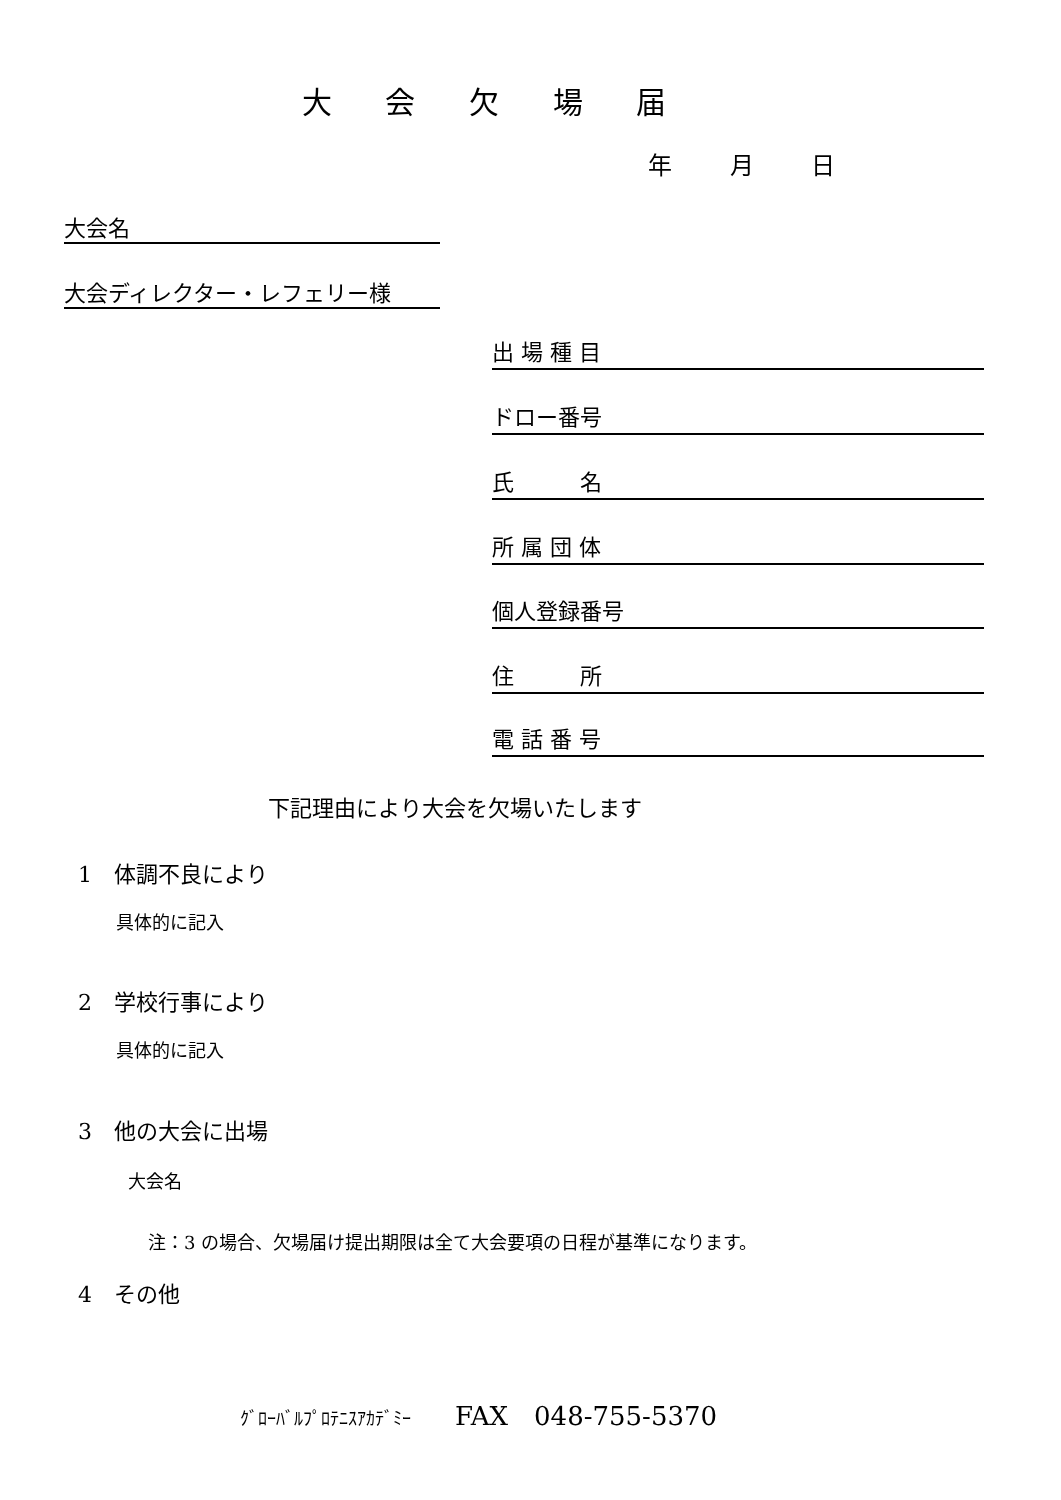大 会 欠 場 届
年 月 日
大会名
大会ディレクター・レフェリー様
出 場 種 目
ドロー番号
氏　　　名
所 属 団 体
個人登録番号
住　　　所
電 話 番 号
下記理由により大会を欠場いたします
1　体調不良により
具体的に記入
2　学校行事により
具体的に記入
3　他の大会に出場
大会名
注：3 の場合、欠場届け提出期限は全て大会要項の日程が基準になります。
4　その他
ｸﾞﾛｰﾊﾞﾙﾌﾟﾛﾃﾆｽｱｶﾃﾞﾐｰ　　FAX　048-755-5370